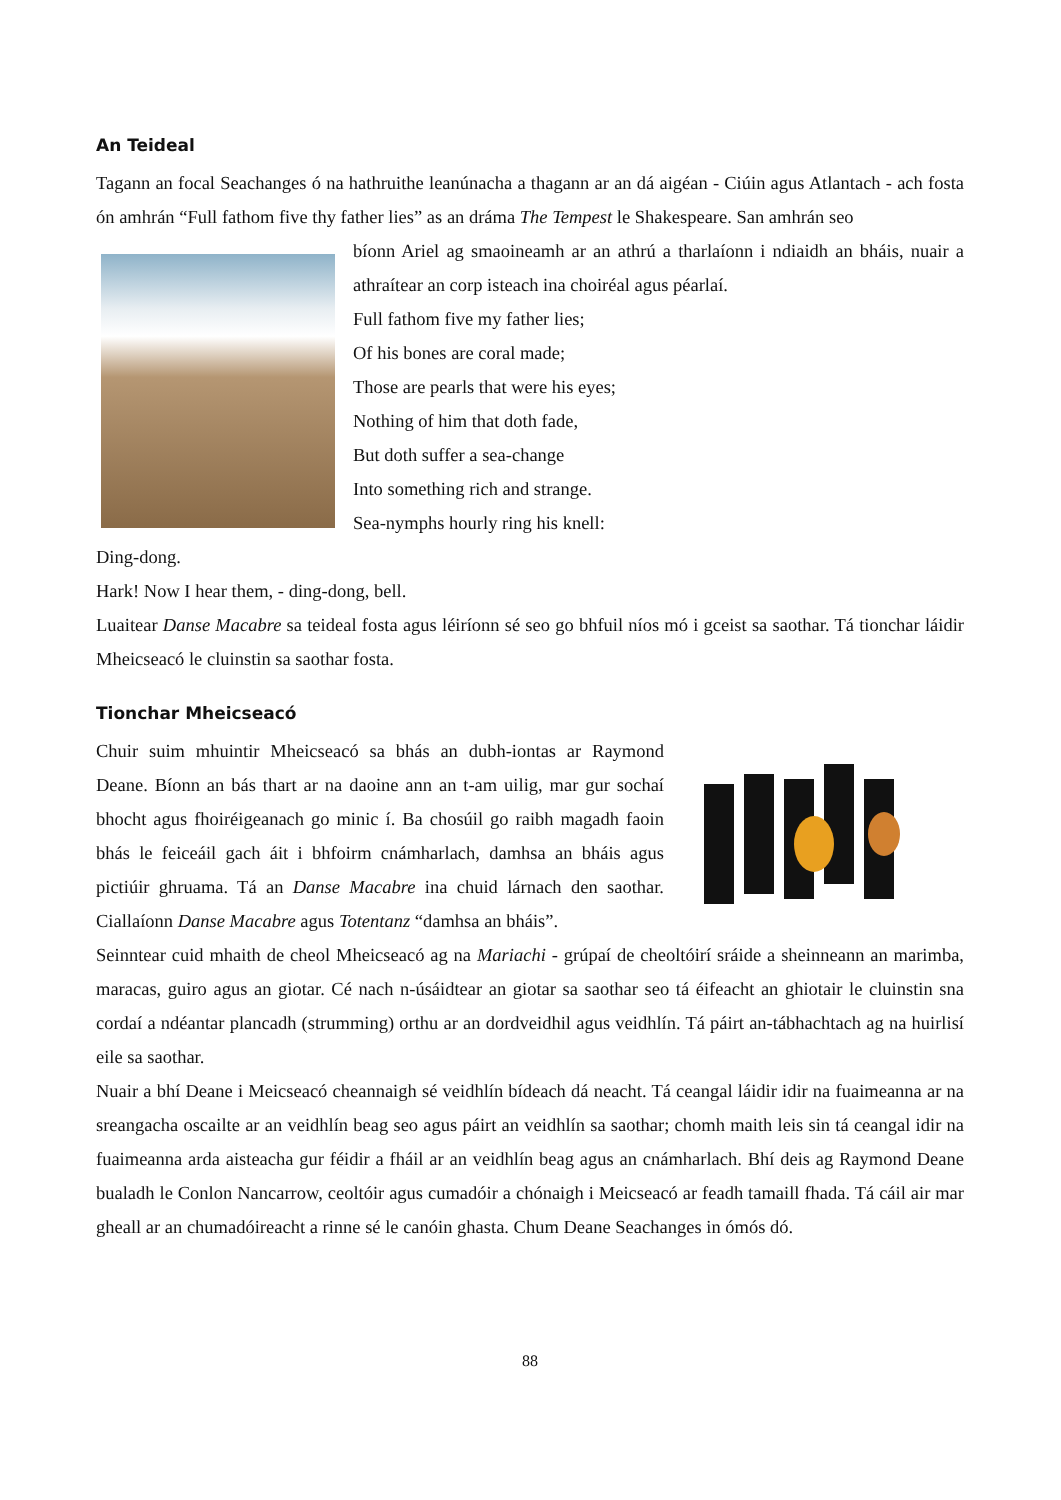An Teideal
Tagann an focal Seachanges ó na hathruithe leanúnacha a thagann ar an dá aigéan - Ciúin agus Atlantach - ach fosta ón amhrán “Full fathom five thy father lies” as an dráma The Tempest le Shakespeare. San amhrán seo
bíonn Ariel ag smaoineamh ar an athrú a tharlaíonn i ndiaidh an bháis, nuair a athraítear an corp isteach ina choiréal agus péarlaí.
Full fathom five my father lies;
Of his bones are coral made;
Those are pearls that were his eyes;
Nothing of him that doth fade,
But doth suffer a sea-change
Into something rich and strange.
Sea-nymphs hourly ring his knell:
Ding-dong.
Hark! Now I hear them, - ding-dong, bell.
Luaitear Danse Macabre sa teideal fosta agus léiríonn sé seo go bhfuil níos mó i gceist sa saothar. Tá tionchar láidir Mheicseacó le cluinstin sa saothar fosta.
Tionchar Mheicseacó
Chuir suim mhuintir Mheicseacó sa bhás an dubh-iontas ar Raymond Deane. Bíonn an bás thart ar na daoine ann an t-am uilig, mar gur sochaí bhocht agus fhoiréigeanach go minic í. Ba chosúil go raibh magadh faoin bhás le feiceáil gach áit i bhfoirm cnámharlach, damhsa an bháis agus pictiúir ghruama. Tá an Danse Macabre ina chuid lárnach den saothar. Ciallaíonn Danse Macabre agus Totentanz “damhsa an bháis”.
Seinntear cuid mhaith de cheol Mheicseacó ag na Mariachi - grúpaí de cheoltóirí sráide a sheinneann an marimba, maracas, guiro agus an giotar. Cé nach n-úsáidtear an giotar sa saothar seo tá éifeacht an ghiotair le cluinstin sna cordaí a ndéantar plancadh (strumming) orthu ar an dordveidhil agus veidhlín. Tá páirt an-tábhachtach ag na huirlisí eile sa saothar.
Nuair a bhí Deane i Meicseacó cheannaigh sé veidhlín bídeach dá neacht. Tá ceangal láidir idir na fuaimeanna ar na sreangacha oscailte ar an veidhlín beag seo agus páirt an veidhlín sa saothar; chomh maith leis sin tá ceangal idir na fuaimeanna arda aisteacha gur féidir a fháil ar an veidhlín beag agus an cnámharlach. Bhí deis ag Raymond Deane bualadh le Conlon Nancarrow, ceoltóir agus cumadóir a chónaigh i Meicseacó ar feadh tamaill fhada. Tá cáil air mar gheall ar an chumadóireacht a rinne sé le canóin ghasta. Chum Deane Seachanges in ómós dó.
88